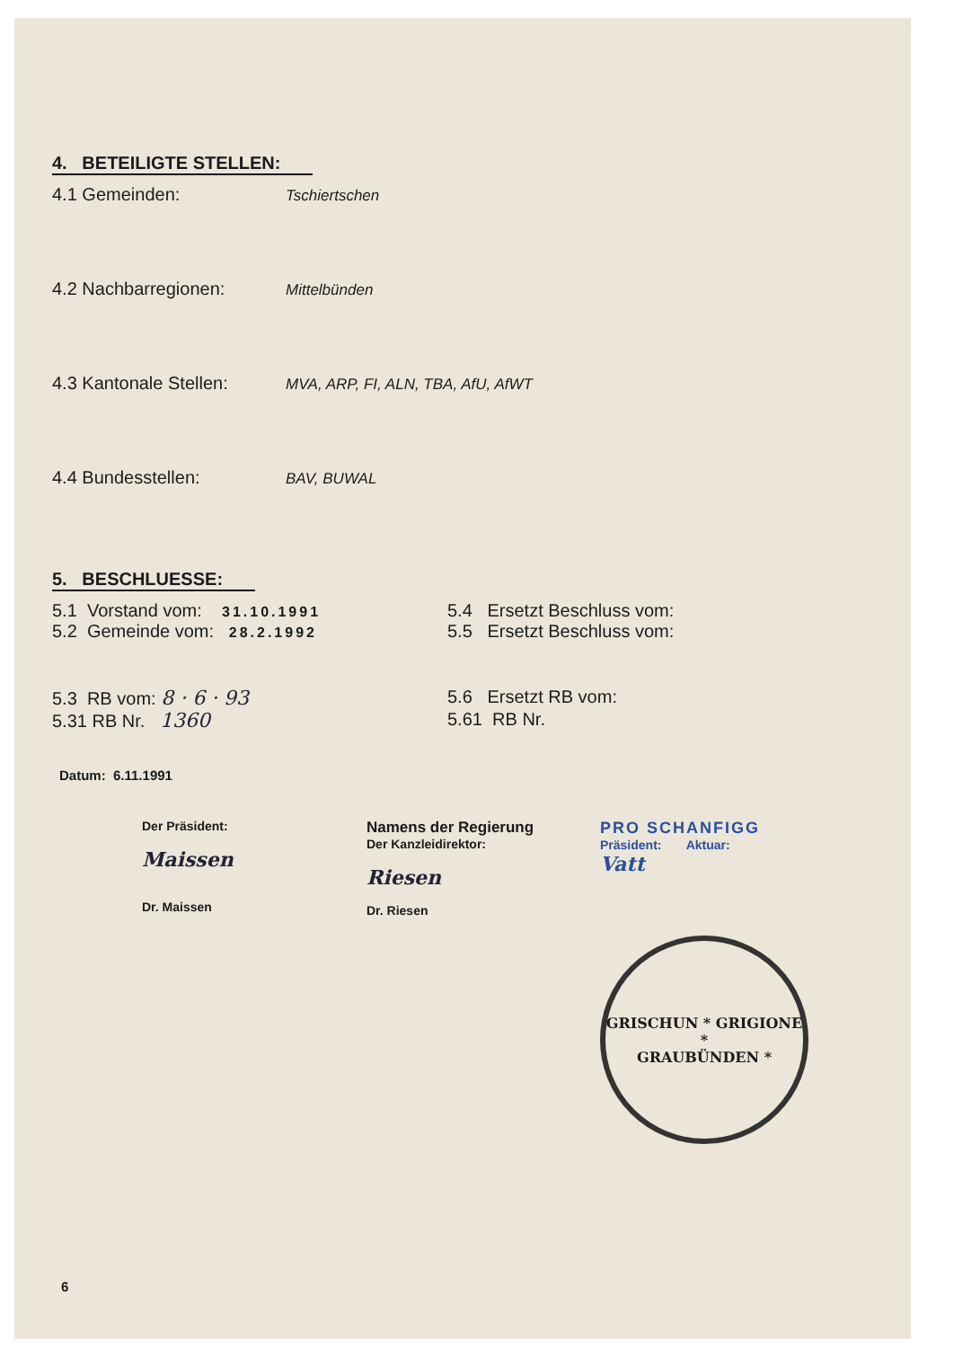4. BETEILIGTE STELLEN:
4.1 Gemeinden: Tschiertschen
4.2 Nachbarregionen: Mittelbünden
4.3 Kantonale Stellen: MVA, ARP, FI, ALN, TBA, AfU, AfWT
4.4 Bundesstellen: BAV, BUWAL
5. BESCHLUESSE:
5.1 Vorstand vom: 31.10.1991
5.4 Ersetzt Beschluss vom:
5.2 Gemeinde vom: 28.2.1992
5.5 Ersetzt Beschluss vom:
5.3 RB vom: 8 · 6 · 93 5.6 Ersetzt RB vom:
5.31 RB Nr. 1360 5.61 RB Nr.
Datum: 6.11.1991
Der Präsident:
Maissen
Dr. Maissen
Namens der Regierung
Der Kanzleidirektor:
Riesen
Dr. Riesen
PRO SCHANFIGG
Präsident: Aktuar:
Vatt
GRISCHUN * GRIGIONE *
GRAUBÜNDEN *
6